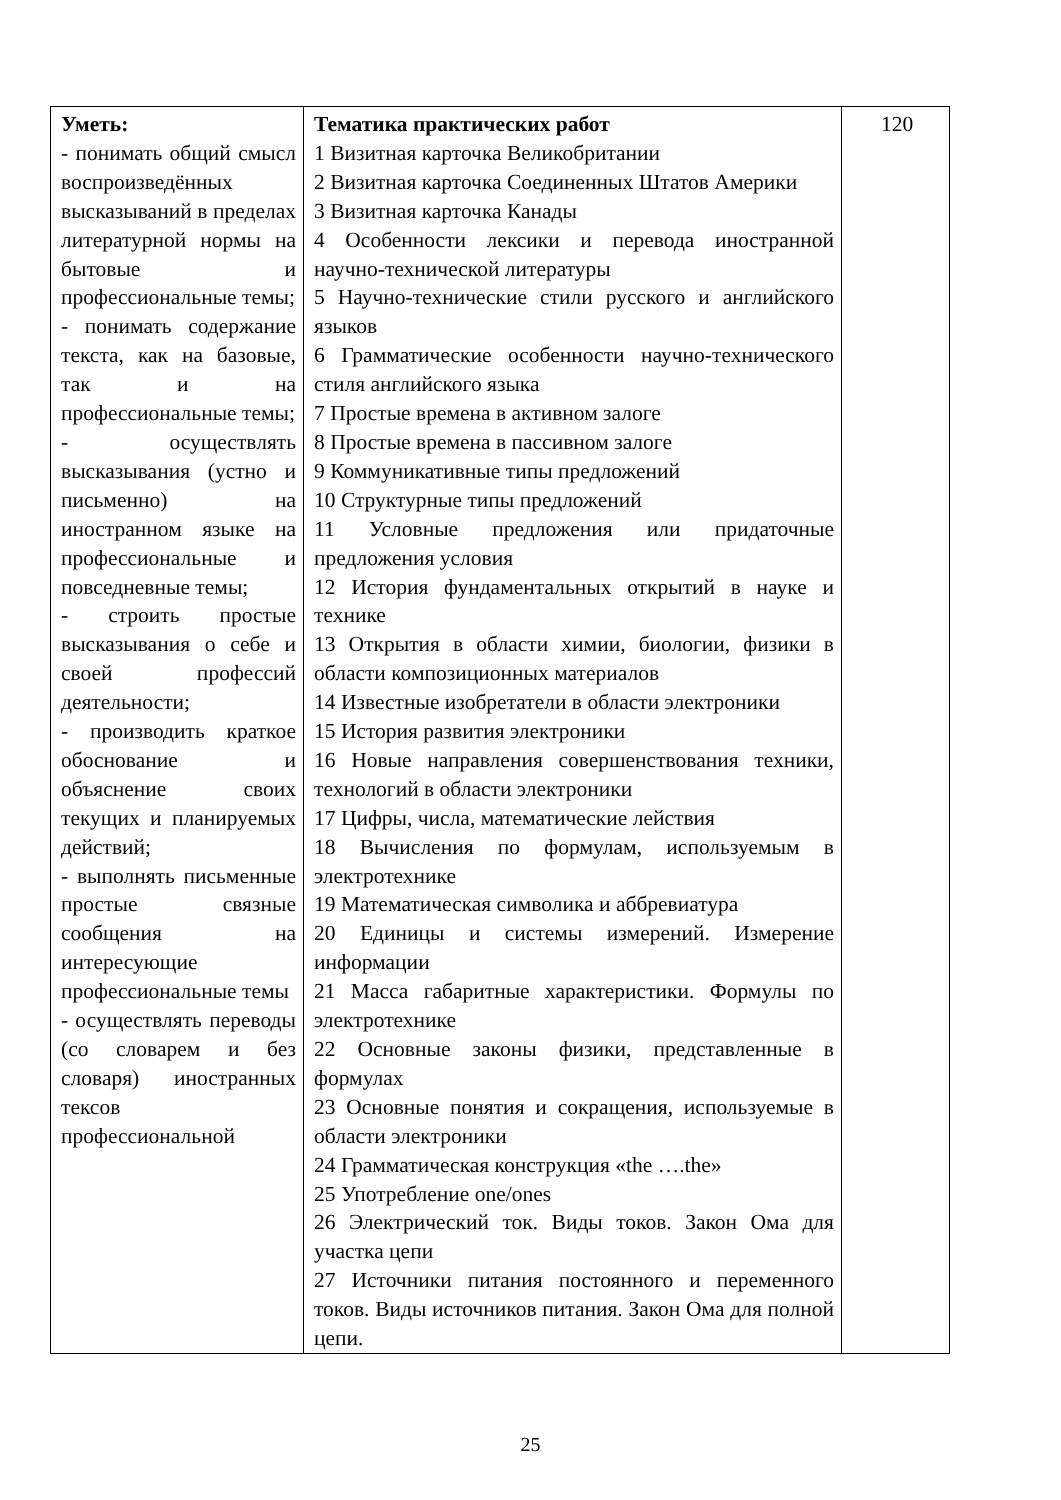| Уметь: - понимать общий смысл воспроизведённых высказываний в пределах литературной нормы на бытовые и профессиональные темы; - понимать содержание текста, как на базовые, так и на профессиональные темы; - осуществлять высказывания (устно и письменно) на иностранном языке на профессиональные и повседневные темы; - строить простые высказывания о себе и своей профессий деятельности; - производить краткое обоснование и объяснение своих текущих и планируемых действий; - выполнять письменные простые связные сообщения на интересующие профессиональные темы - осуществлять переводы (со словарем и без словаря) иностранных тексов профессиональной | Тематика практических работ 1 Визитная карточка Великобритании 2 Визитная карточка Соединенных Штатов Америки 3 Визитная карточка Канады 4 Особенности лексики и перевода иностранной научно-технической литературы 5 Научно-технические стили русского и английского языков 6 Грамматические особенности научно-технического стиля английского языка 7 Простые времена в активном залоге 8 Простые времена в пассивном залоге 9 Коммуникативные типы предложений 10 Структурные типы предложений 11 Условные предложения или придаточные предложения условия 12 История фундаментальных открытий в науке и технике 13 Открытия в области химии, биологии, физики в области композиционных материалов 14 Известные изобретатели в области электроники 15 История развития электроники 16 Новые направления совершенствования техники, технологий в области электроники 17 Цифры, числа, математические лействия 18 Вычисления по формулам, используемым в электротехнике 19 Математическая символика и аббревиатура 20 Единицы и системы измерений. Измерение информации 21 Масса габаритные характеристики. Формулы по электротехнике 22 Основные законы физики, представленные в формулах 23 Основные понятия и сокращения, используемые в области электроники 24 Грамматическая конструкция «the ….the» 25 Употребление one/ones 26 Электрический ток. Виды токов. Закон Ома для участка цепи 27 Источники питания постоянного и переменного токов. Виды источников питания. Закон Ома для полной цепи. | 120 |
25